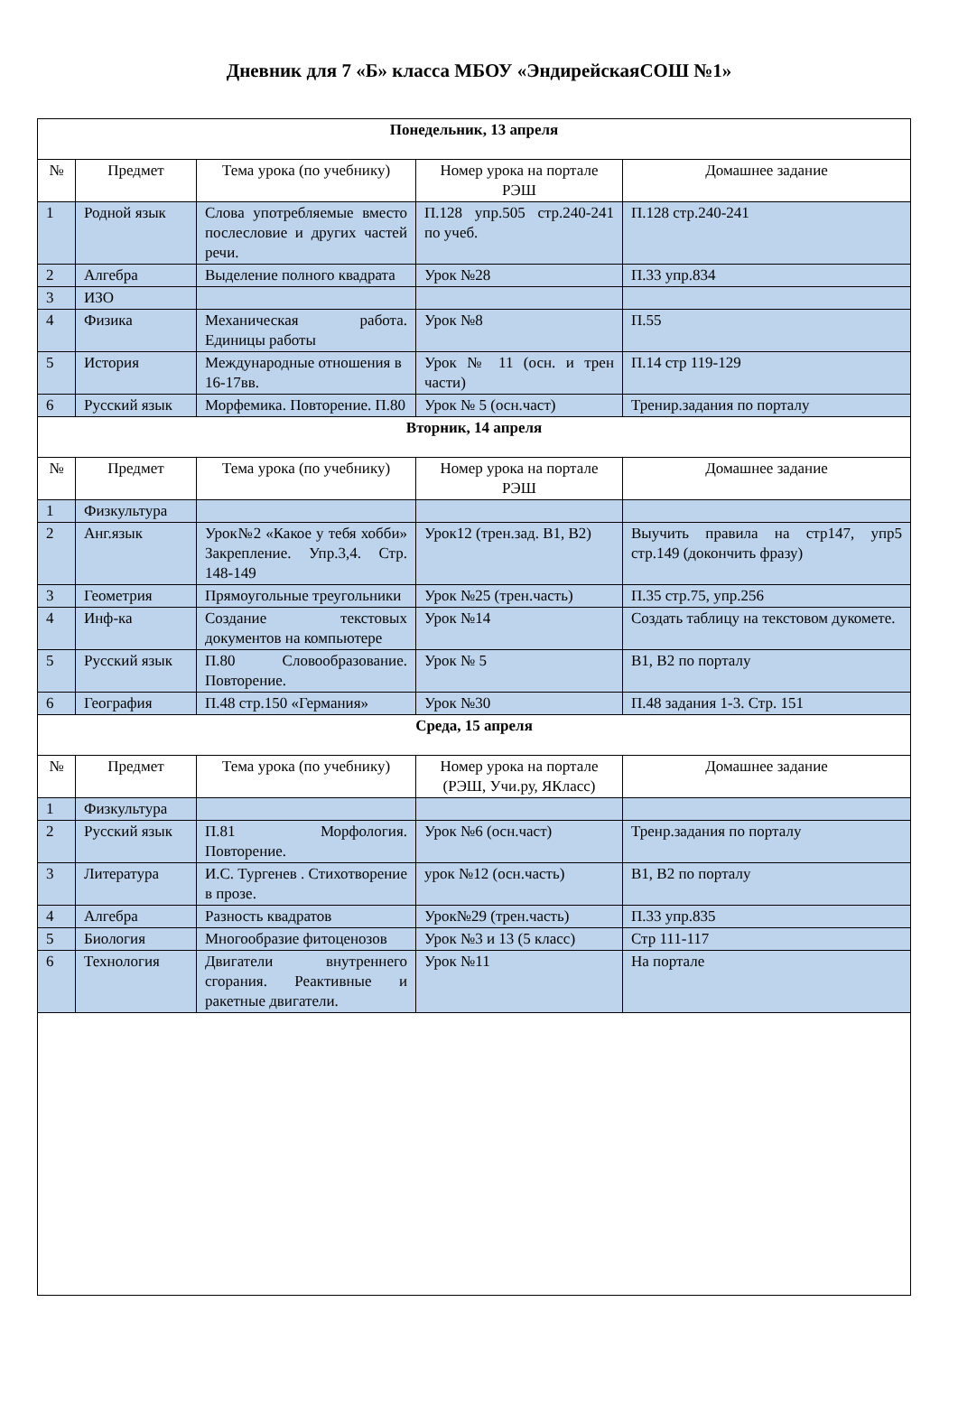Дневник для 7 «Б» класса МБОУ «ЭндирейскаяСОШ №1»
| Понедельник, 13 апреля | | | | |
| № | Предмет | Тема урока (по учебнику) | Номер урока на портале РЭШ | Домашнее задание |
| 1 | Родной язык | Слова употребляемые вместо послесловие и других частей речи. | П.128 упр.505 стр.240-241 по учеб. | П.128 стр.240-241 |
| 2 | Алгебра | Выделение полного квадрата | Урок №28 | П.33 упр.834 |
| 3 | ИЗО | | | |
| 4 | Физика | Механическая работа. Единицы работы | Урок №8 | П.55 |
| 5 | История | Международные отношения в 16-17вв. | Урок № 11 (осн. и трен части) | П.14 стр 119-129 |
| 6 | Русский язык | Морфемика. Повторение. П.80 | Урок № 5 (осн.част) | Тренир.задания по порталу |
| Вторник, 14 апреля | | | | |
| № | Предмет | Тема урока (по учебнику) | Номер урока на портале РЭШ | Домашнее задание |
| 1 | Физкультура | | | |
| 2 | Анг.язык | Урок№2 «Какое у тебя хобби» Закрепление. Упр.3,4. Стр. 148-149 | Урок12 (трен.зад. В1, В2) | Выучить правила на стр147, упр5 стр.149 (докончить фразу) |
| 3 | Геометрия | Прямоугольные треугольники | Урок №25 (трен.часть) | П.35 стр.75, упр.256 |
| 4 | Инф-ка | Создание текстовых документов на компьютере | Урок №14 | Создать таблицу на текстовом дукомете. |
| 5 | Русский язык | П.80 Словообразование. Повторение. | Урок № 5 | В1, В2 по порталу |
| 6 | География | П.48 стр.150 «Германия» | Урок №30 | П.48 задания 1-3. Стр. 151 |
| Среда, 15 апреля | | | | |
| № | Предмет | Тема урока (по учебнику) | Номер урока на портале (РЭШ, Учи.ру, ЯКласс) | Домашнее задание |
| 1 | Физкультура | | | |
| 2 | Русский язык | П.81 Морфология. Повторение. | Урок №6 (осн.част) | Тренр.задания по порталу |
| 3 | Литература | И.С. Тургенев . Стихотворение в прозе. | урок №12 (осн.часть) | В1, В2 по порталу |
| 4 | Алгебра | Разность квадратов | Урок№29 (трен.часть) | П.33 упр.835 |
| 5 | Биология | Многообразие фитоценозов | Урок №3 и 13 (5 класс) | Стр 111-117 |
| 6 | Технология | Двигатели внутреннего сгорания. Реактивные и ракетные двигатели. | Урок №11 | На портале |